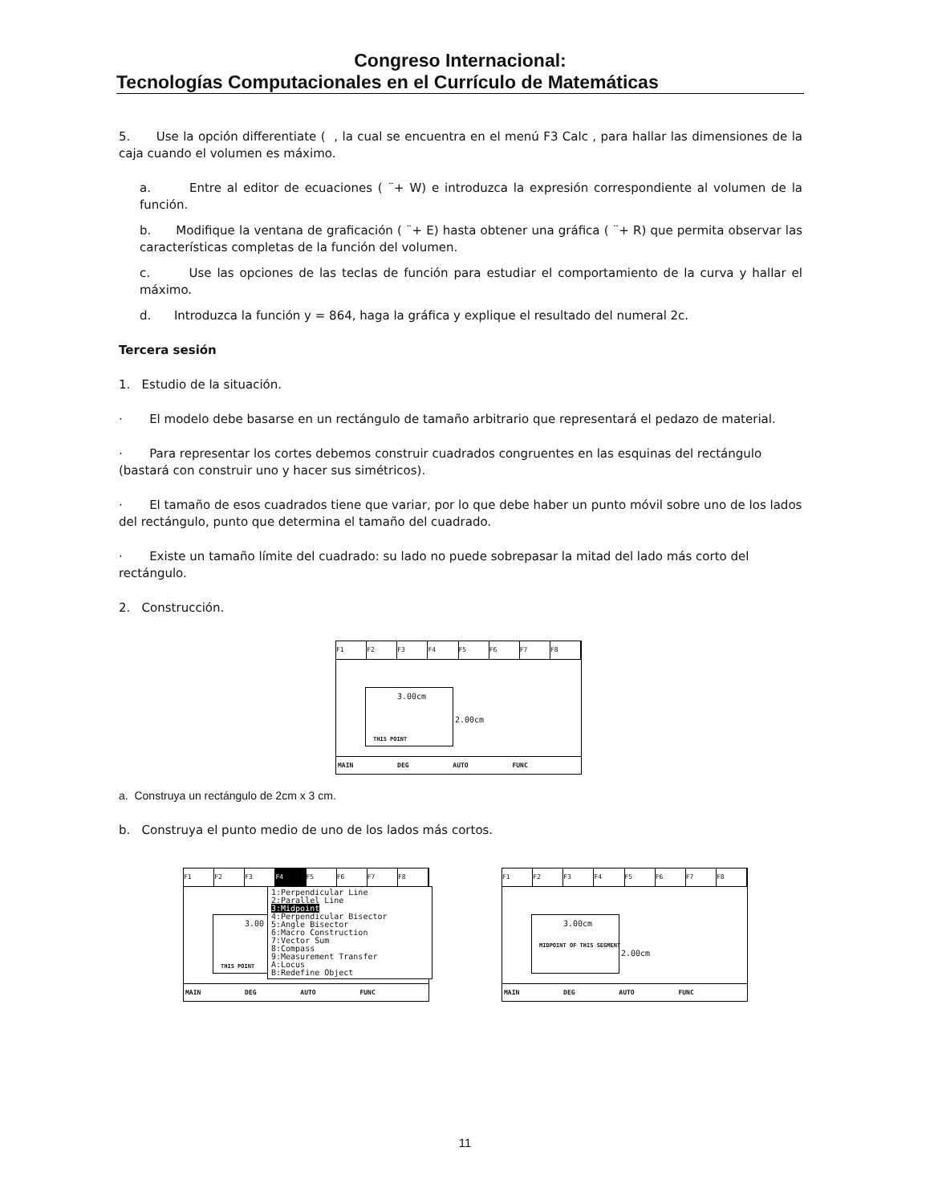Congreso Internacional:
Tecnologías Computacionales en el Currículo de Matemáticas
5. Use la opción differentiate ( , la cual se encuentra en el menú F3 Calc , para hallar las dimensiones de la caja cuando el volumen es máximo.
a. Entre al editor de ecuaciones ( ¨+ W) e introduzca la expresión correspondiente al volumen de la función.
b. Modifique la ventana de graficación ( ¨+ E) hasta obtener una gráfica ( ¨+ R) que permita observar las características completas de la función del volumen.
c. Use las opciones de las teclas de función para estudiar el comportamiento de la curva y hallar el máximo.
d. Introduzca la función y = 864, haga la gráfica y explique el resultado del numeral 2c.
Tercera sesión
1. Estudio de la situación.
· El modelo debe basarse en un rectángulo de tamaño arbitrario que representará el pedazo de material.
· Para representar los cortes debemos construir cuadrados congruentes en las esquinas del rectángulo (bastará con construir uno y hacer sus simétricos).
· El tamaño de esos cuadrados tiene que variar, por lo que debe haber un punto móvil sobre uno de los lados del rectángulo, punto que determina el tamaño del cuadrado.
· Existe un tamaño límite del cuadrado: su lado no puede sobrepasar la mitad del lado más corto del rectángulo.
2. Construcción.
F1 F2 F3 F4 F5 F6 F7 F8
3.00cm
2.00cm
THIS POINT
MAIN DEG AUTO FUNC
a. Construya un rectángulo de 2cm x 3 cm.
b. Construya el punto medio de uno de los lados más cortos.
F1 F2 F3 F4 F5 F6 F7 F8
3.00
THIS POINT
1:Perpendicular Line
2:Parallel Line
3:Midpoint
4:Perpendicular Bisector
5:Angle Bisector
6:Macro Construction
7:Vector Sum
8:Compass
9:Measurement Transfer
A:Locus
B:Redefine Object
MAIN DEG AUTO FUNC
F1 F2 F3 F4 F5 F6 F7 F8
3.00cm
MIDPOINT OF THIS SEGMENT
2.00cm
MAIN DEG AUTO FUNC
11